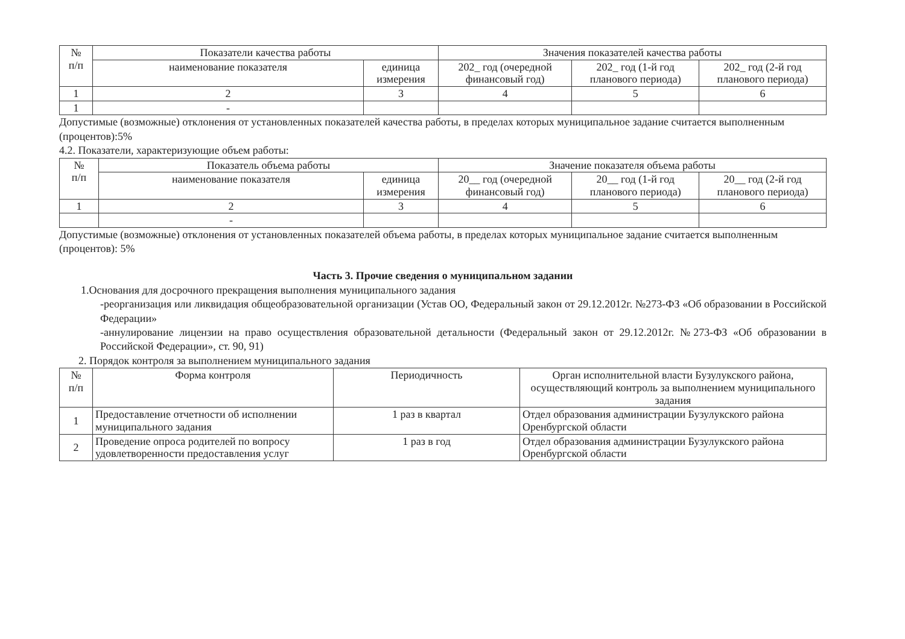| № п/п | Показатели качества работы | | Значения показателей качества работы | | |
| --- | --- | --- | --- | --- | --- |
| | наименование показателя | единица измерения | 202_ год (очередной финансовый год) | 202_ год (1-й год планового периода) | 202_ год (2-й год планового периода) |
| 1 | 2 | 3 | 4 | 5 | 6 |
| 1 | - | | | | |
Допустимые (возможные) отклонения от установленных показателей качества работы, в пределах которых муниципальное задание считается выполненным (процентов):5%
4.2. Показатели, характеризующие объем работы:
| № п/п | Показатель объема работы | | Значение показателя объема работы | | |
| --- | --- | --- | --- | --- | --- |
| | наименование показателя | единица измерения | 20__ год (очередной финансовый год) | 20__ год (1-й год планового периода) | 20__ год (2-й год планового периода) |
| 1 | 2 | 3 | 4 | 5 | 6 |
| | - | | | | |
Допустимые (возможные) отклонения от установленных показателей объема работы, в пределах которых муниципальное задание считается выполненным (процентов): 5%
Часть 3. Прочие сведения о муниципальном задании
1.Основания для досрочного прекращения выполнения муниципального задания
-реорганизация или ликвидация общеобразовательной организации (Устав ОО, Федеральный закон от 29.12.2012г. №273-ФЗ «Об образовании в Российской Федерации»
-аннулирование лицензии на право осуществления образовательной детальности (Федеральный закон от 29.12.2012г. №273-ФЗ «Об образовании в Российской Федерации», ст. 90, 91)
2. Порядок контроля за выполнением муниципального задания
| № п/п | Форма контроля | Периодичность | Орган исполнительной власти Бузулукского района, осуществляющий контроль за выполнением муниципального задания |
| --- | --- | --- | --- |
| 1 | Предоставление отчетности об исполнении муниципального задания | 1 раз в квартал | Отдел образования администрации Бузулукского района Оренбургской области |
| 2 | Проведение опроса родителей по вопросу удовлетворенности предоставления услуг | 1 раз в год | Отдел образования администрации Бузулукского района Оренбургской области |